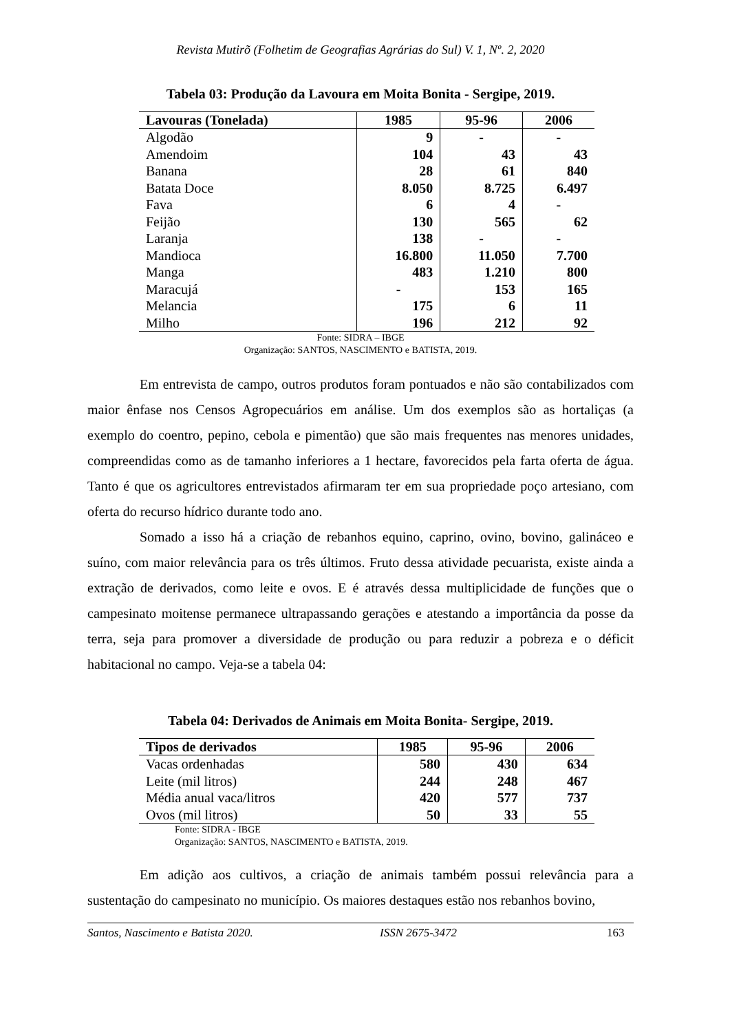Revista Mutirõ (Folhetim de Geografias Agrárias do Sul) V. 1, Nº. 2, 2020
Tabela 03: Produção da Lavoura em Moita Bonita - Sergipe, 2019.
| Lavouras (Tonelada) | 1985 | 95-96 | 2006 |
| --- | --- | --- | --- |
| Algodão | 9 | - | - |
| Amendoim | 104 | 43 | 43 |
| Banana | 28 | 61 | 840 |
| Batata Doce | 8.050 | 8.725 | 6.497 |
| Fava | 6 | 4 | - |
| Feijão | 130 | 565 | 62 |
| Laranja | 138 | - | - |
| Mandioca | 16.800 | 11.050 | 7.700 |
| Manga | 483 | 1.210 | 800 |
| Maracujá | - | 153 | 165 |
| Melancia | 175 | 6 | 11 |
| Milho | 196 | 212 | 92 |
Fonte: SIDRA – IBGE
Organização: SANTOS, NASCIMENTO e BATISTA, 2019.
Em entrevista de campo, outros produtos foram pontuados e não são contabilizados com maior ênfase nos Censos Agropecuários em análise. Um dos exemplos são as hortaliças (a exemplo do coentro, pepino, cebola e pimentão) que são mais frequentes nas menores unidades, compreendidas como as de tamanho inferiores a 1 hectare, favorecidos pela farta oferta de água. Tanto é que os agricultores entrevistados afirmaram ter em sua propriedade poço artesiano, com oferta do recurso hídrico durante todo ano.
Somado a isso há a criação de rebanhos equino, caprino, ovino, bovino, galináceo e suíno, com maior relevância para os três últimos. Fruto dessa atividade pecuarista, existe ainda a extração de derivados, como leite e ovos. E é através dessa multiplicidade de funções que o campesinato moitense permanece ultrapassando gerações e atestando a importância da posse da terra, seja para promover a diversidade de produção ou para reduzir a pobreza e o déficit habitacional no campo. Veja-se a tabela 04:
Tabela 04: Derivados de Animais em Moita Bonita- Sergipe, 2019.
| Tipos de derivados | 1985 | 95-96 | 2006 |
| --- | --- | --- | --- |
| Vacas ordenhadas | 580 | 430 | 634 |
| Leite (mil litros) | 244 | 248 | 467 |
| Média anual vaca/litros | 420 | 577 | 737 |
| Ovos (mil litros) | 50 | 33 | 55 |
Fonte: SIDRA - IBGE
Organização: SANTOS, NASCIMENTO e BATISTA, 2019.
Em adição aos cultivos, a criação de animais também possui relevância para a sustentação do campesinato no município. Os maiores destaques estão nos rebanhos bovino,
Santos, Nascimento e Batista 2020. ISSN 2675-3472 163